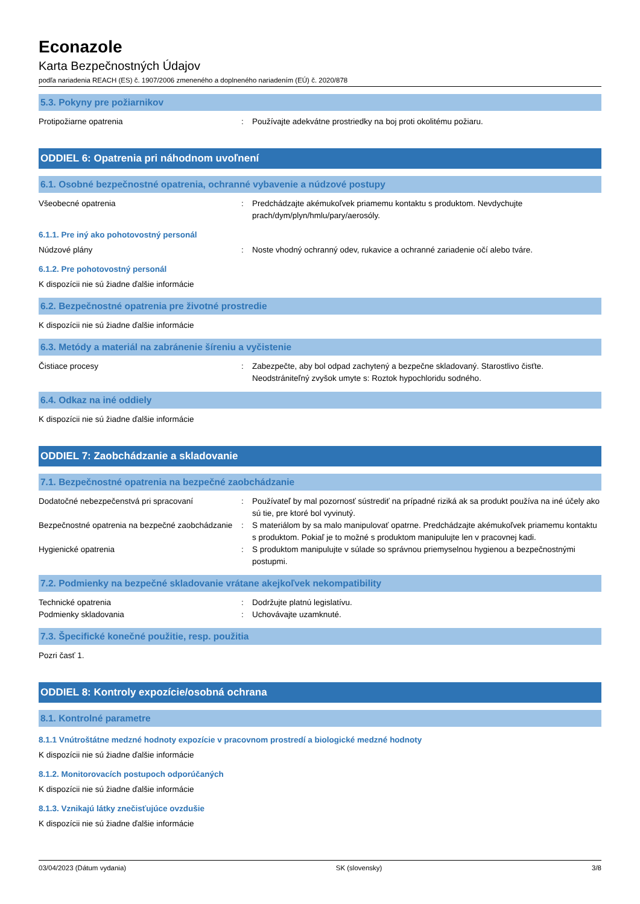Econazole
Karta Bezpečnostných Údajov
podľa nariadenia REACH (ES) č. 1907/2006 zmeneného a doplneného nariadením (EÚ) č. 2020/878
5.3. Pokyny pre požiarnikov
Protipožiarne opatrenia : Používajte adekvátne prostriedky na boj proti okolitému požiaru.
ODDIEL 6: Opatrenia pri náhodnom uvoľnení
6.1. Osobné bezpečnostné opatrenia, ochranné vybavenie a núdzové postupy
Všeobecné opatrenia : Predchádzajte akémukoľvek priamemu kontaktu s produktom. Nevdychujte prach/dym/plyn/hmlu/pary/aerosóly.
6.1.1. Pre iný ako pohotovostný personál
Núdzové plány : Noste vhodný ochranný odev, rukavice a ochranné zariadenie očí alebo tváre.
6.1.2. Pre pohotovostný personál
K dispozícii nie sú žiadne ďalšie informácie
6.2. Bezpečnostné opatrenia pre životné prostredie
K dispozícii nie sú žiadne ďalšie informácie
6.3. Metódy a materiál na zabránenie šíreniu a vyčistenie
Čistiace procesy : Zabezpečte, aby bol odpad zachytený a bezpečne skladovaný. Starostlivo čisťte. Neodstrániteľný zvyšok umyte s: Roztok hypochloridu sodného.
6.4. Odkaz na iné oddiely
K dispozícii nie sú žiadne ďalšie informácie
ODDIEL 7: Zaobchádzanie a skladovanie
7.1. Bezpečnostné opatrenia na bezpečné zaobchádzanie
Dodatočné nebezpečenstvá pri spracovaní : Používateľ by mal pozornosť sústrediť na prípadné riziká ak sa produkt používa na iné účely ako sú tie, pre ktoré bol vyvinutý.
Bezpečnostné opatrenia na bezpečné zaobchádzanie
: S materiálom by sa malo manipulovať opatrne. Predchádzajte akémukoľvek priamemu kontaktu s produktom. Pokiaľ je to možné s produktom manipulujte len v pracovnej kadi.
Hygienické opatrenia : S produktom manipulujte v súlade so správnou priemyselnou hygienou a bezpečnostnými postupmi.
7.2. Podmienky na bezpečné skladovanie vrátane akejkoľvek nekompatibility
Technické opatrenia : Dodržujte platnú legislatívu.
Podmienky skladovania : Uchovávajte uzamknuté.
7.3. Špecifické konečné použitie, resp. použitia
Pozri časť 1.
ODDIEL 8: Kontroly expozície/osobná ochrana
8.1. Kontrolné parametre
8.1.1 Vnútroštátne medzné hodnoty expozície v pracovnom prostredí a biologické medzné hodnoty
K dispozícii nie sú žiadne ďalšie informácie
8.1.2. Monitorovacích postupoch odporúčaných
K dispozícii nie sú žiadne ďalšie informácie
8.1.3. Vznikajú látky znečisťujúce ovzdušie
K dispozícii nie sú žiadne ďalšie informácie
03/04/2023 (Dátum vydania) SK (slovensky) 3/8